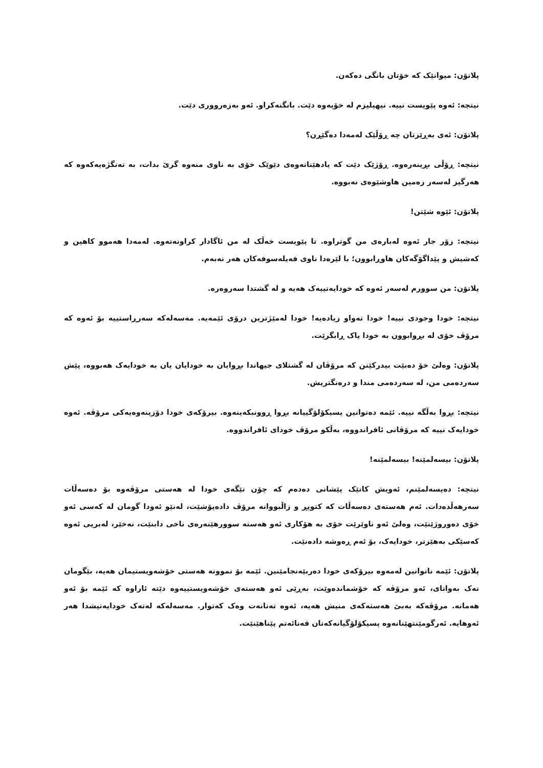پلاتۆن: میوانێک کە خۆتان بانگی دەکەن.
نیتچە: ئەوە پێویست نییە. نیهیلیزم لە خۆیەوە دێت. بانگنەکراو. ئەو بەزەرووری دێت.
پلاتۆن: ئەی بەڕێزتان چە ڕۆڵێک لەمەدا دەگێڕن؟
نیتچە: ڕۆڵی بڕینەرەوە. ڕۆژێک دێت کە یادهێنانەوەی دێوێک خۆی بە ناوی منەوە گرێ بدات، بە تەنگژەیەکەوە کە هەرگیز لەسەر زەمین هاوشێوەی نەبووە.
پلاتۆن: ئێوە شێتن!
نیتچە: زۆر جار ئەوە لەبارەی من گوتراوە. تا پێویست خەڵک لە من ئاگادار کراونەتەوە. لەمەدا هەموو کاهین و کەشیش و پێداگۆگەکان هاوڕابوون؛ با لێرەدا ناوی فەیلەسوفەکان هەر نەبەم.
پلاتۆن: من سوورم لەسەر ئەوە کە خودایەتییەک هەیە و لە گشتدا سەروەرە.
نیتچە: خودا وجودی نییە! خودا تەواو زیادەیە! خودا لەمێژترین درۆی ئێمەیە. مەسەلەکە سەرڕاستییە بۆ ئەوە کە مرۆڤ خۆی لە بڕوابوون بە خودا پاک ڕابگرێت.
پلاتۆن: وەلێ خۆ دەبێت بیدرکێنن کە مرۆڤان لە گشتلای جیهاندا بڕوایان بە خودایان یان بە خودایەک هەبووە، پێش سەردەمی من، لە سەردەمی مندا و درەنگتریش.
نیتچە: بڕوا بەڵگە نییە. ئێمە دەتوانین پسیکۆلۆگییانە بڕوا ڕوونبکەینەوە. بیرۆکەی خودا دۆزینەوەیەکی مرۆڤە. ئەوە خودایەک نییە کە مرۆڤانی ئافراندووە، بەڵکو مرۆڤ خودای ئافراندووە.
پلاتۆن: بیسەلمێنە! بیسەلمێنە!
نیتچە: دەیسەلمێنم، ئەویش کاتێک پێشانی دەدەم کە چۆن تێگەی خودا لە هەستی مرۆڤەوە بۆ دەسەڵات سەرهەڵدەدات. ئەم هەستەی دەسەڵات کە کتوپڕ و زاڵبووانە مرۆڤ دادەپۆشێت، لەنێو ئەودا گومان لە کەسی ئەو خۆی دەوروژێنێت، وەلێ ئەو ناوێرێت خۆی بە هۆکاری ئەو هەستە سوورهێنەرەی ناخی دابنێت، نەخێر، لەبریی ئەوە کەسێکی بەهێزتر، خودایەک، بۆ ئەم ڕەوشە دادەنێت.
پلاتۆن: ئێمە ناتوانین لەمەوە بیرۆکەی خودا دەربێەنجامێنین. ئێمە بۆ نموونە هەستی خۆشەویستیمان هەیە، بێگومان نەک بەواتای، ئەو مرۆڤە کە خۆشماندەوێت، بەڕێی ئەو هەستەی خۆشەویستییەوە دێتە ئاراوە کە ئێمە بۆ ئەو هەمانە. مرۆڤەکە بەبێ هەستەکەی منیش هەیە، ئەوە تەنانەت وەک کەتوار. مەسەلەکە لەتەک خودایەتیشدا هەر ئەوهایە. ئەرگومێنتهێنانەوە پسیکۆلۆگیانەکەتان قەنائەتم پێناهێنێت.